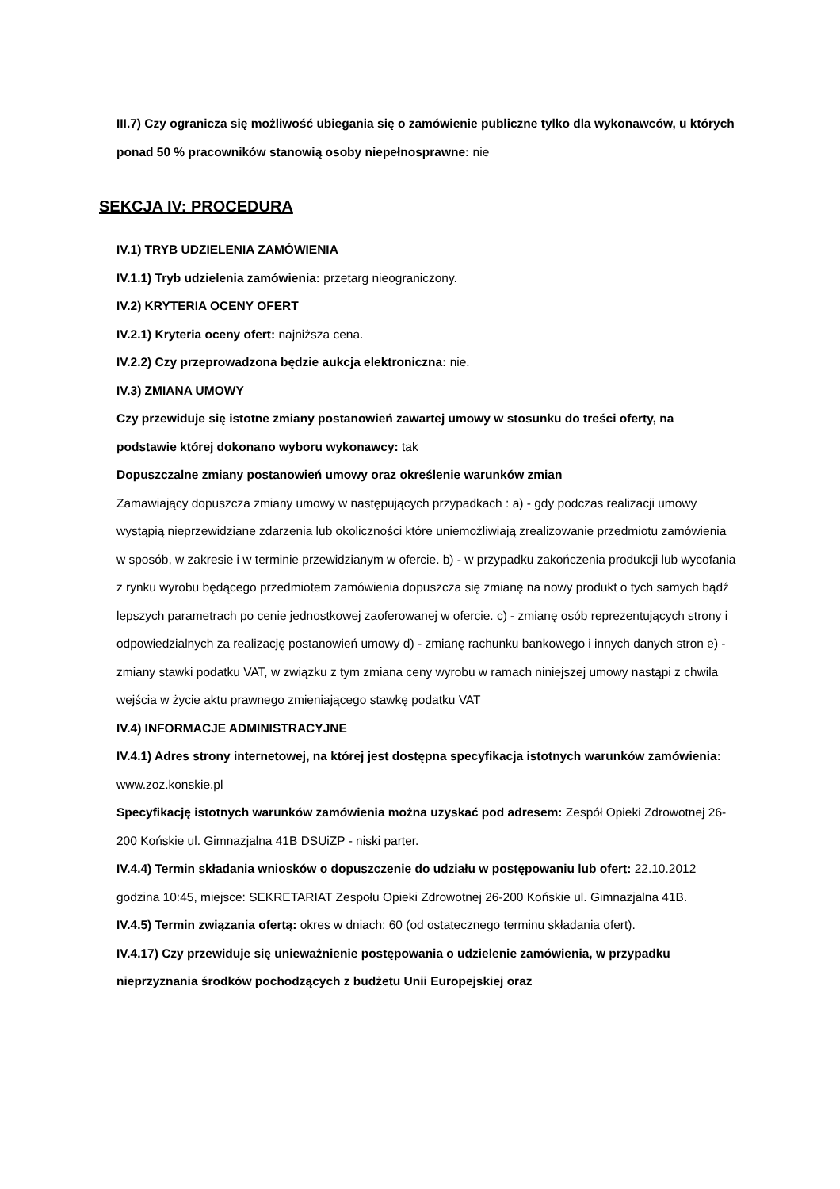III.7) Czy ogranicza się możliwość ubiegania się o zamówienie publiczne tylko dla wykonawców, u których ponad 50 % pracowników stanowią osoby niepełnosprawne: nie
SEKCJA IV: PROCEDURA
IV.1) TRYB UDZIELENIA ZAMÓWIENIA
IV.1.1) Tryb udzielenia zamówienia: przetarg nieograniczony.
IV.2) KRYTERIA OCENY OFERT
IV.2.1) Kryteria oceny ofert: najniższa cena.
IV.2.2) Czy przeprowadzona będzie aukcja elektroniczna: nie.
IV.3) ZMIANA UMOWY
Czy przewiduje się istotne zmiany postanowień zawartej umowy w stosunku do treści oferty, na podstawie której dokonano wyboru wykonawcy: tak
Dopuszczalne zmiany postanowień umowy oraz określenie warunków zmian
Zamawiający dopuszcza zmiany umowy w następujących przypadkach : a) - gdy podczas realizacji umowy wystąpią nieprzewidziane zdarzenia lub okoliczności które uniemożliwiają zrealizowanie przedmiotu zamówienia w sposób, w zakresie i w terminie przewidzianym w ofercie. b) - w przypadku zakończenia produkcji lub wycofania z rynku wyrobu będącego przedmiotem zamówienia dopuszcza się zmianę na nowy produkt o tych samych bądź lepszych parametrach po cenie jednostkowej zaoferowanej w ofercie. c) - zmianę osób reprezentujących strony i odpowiedzialnych za realizację postanowień umowy d) - zmianę rachunku bankowego i innych danych stron e) - zmiany stawki podatku VAT, w związku z tym zmiana ceny wyrobu w ramach niniejszej umowy nastąpi z chwila wejścia w życie aktu prawnego zmieniającego stawkę podatku VAT
IV.4) INFORMACJE ADMINISTRACYJNE
IV.4.1) Adres strony internetowej, na której jest dostępna specyfikacja istotnych warunków zamówienia: www.zoz.konskie.pl
Specyfikację istotnych warunków zamówienia można uzyskać pod adresem: Zespół Opieki Zdrowotnej 26-200 Końskie ul. Gimnazjalna 41B DSUiZP - niski parter.
IV.4.4) Termin składania wniosków o dopuszczenie do udziału w postępowaniu lub ofert: 22.10.2012 godzina 10:45, miejsce: SEKRETARIAT Zespołu Opieki Zdrowotnej 26-200 Końskie ul. Gimnazjalna 41B.
IV.4.5) Termin związania ofertą: okres w dniach: 60 (od ostatecznego terminu składania ofert).
IV.4.17) Czy przewiduje się unieważnienie postępowania o udzielenie zamówienia, w przypadku nieprzyznania środków pochodzących z budżetu Unii Europejskiej oraz